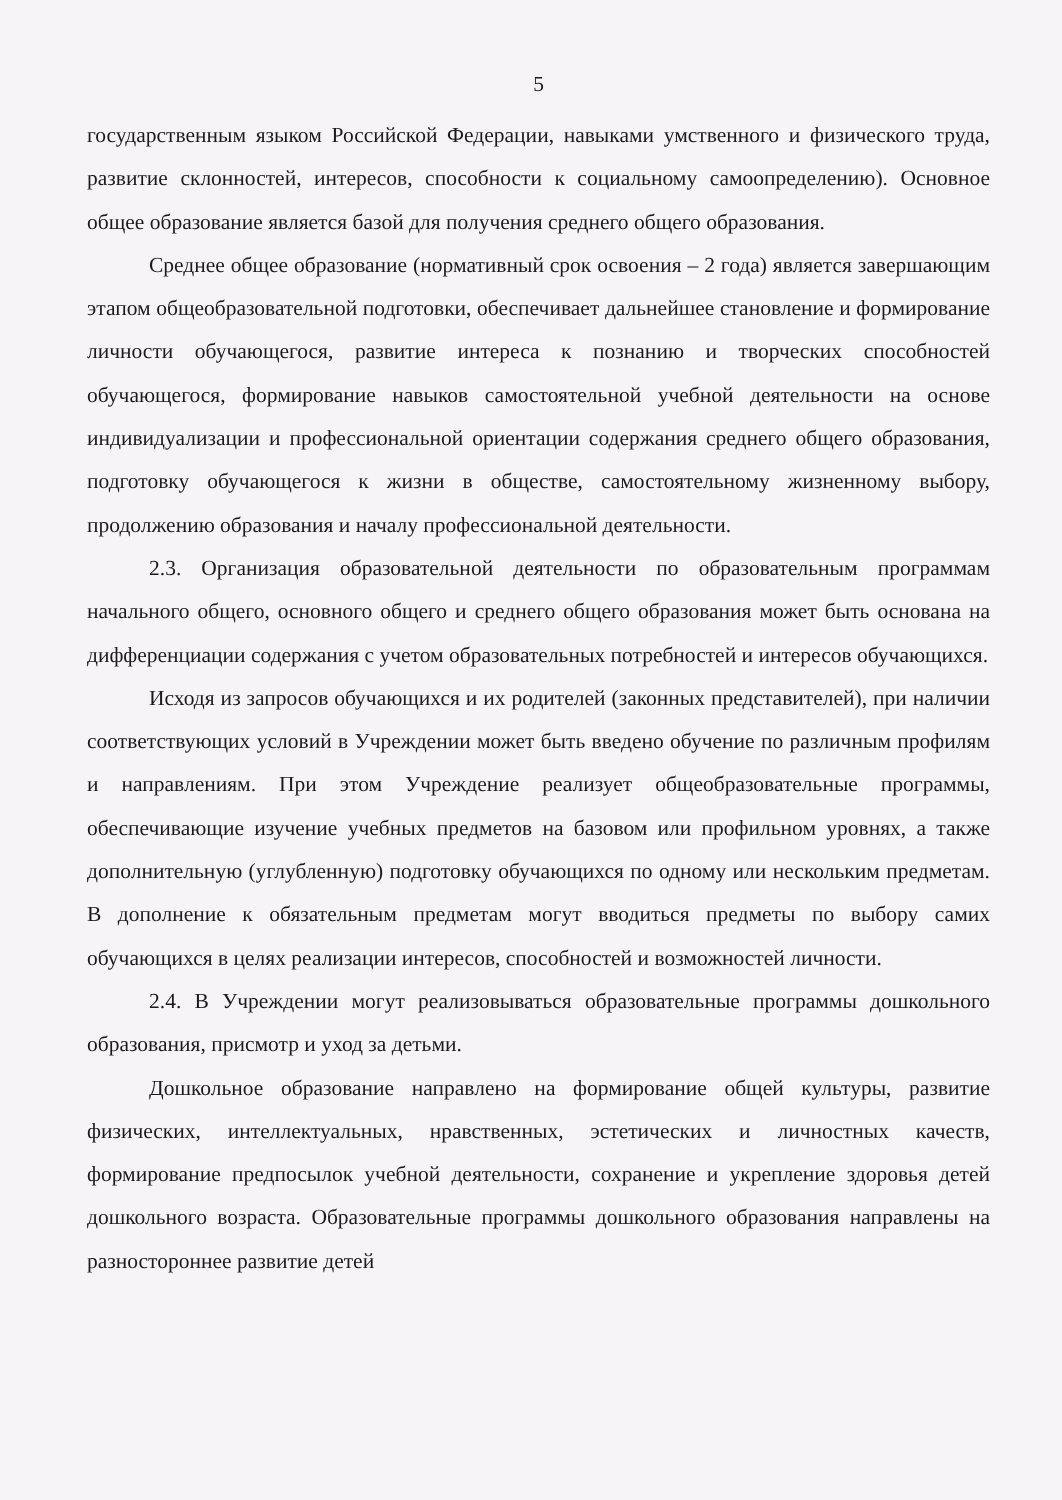5
государственным языком Российской Федерации, навыками умственного и физического труда, развитие склонностей, интересов, способности к социальному самоопределению). Основное общее образование является базой для получения среднего общего образования.
Среднее общее образование (нормативный срок освоения – 2 года) является завершающим этапом общеобразовательной подготовки, обеспечивает дальнейшее становление и формирование личности обучающегося, развитие интереса к познанию и творческих способностей обучающегося, формирование навыков самостоятельной учебной деятельности на основе индивидуализации и профессиональной ориентации содержания среднего общего образования, подготовку обучающегося к жизни в обществе, самостоятельному жизненному выбору, продолжению образования и началу профессиональной деятельности.
2.3. Организация образовательной деятельности по образовательным программам начального общего, основного общего и среднего общего образования может быть основана на дифференциации содержания с учетом образовательных потребностей и интересов обучающихся.
Исходя из запросов обучающихся и их родителей (законных представителей), при наличии соответствующих условий в Учреждении может быть введено обучение по различным профилям и направлениям. При этом Учреждение реализует общеобразовательные программы, обеспечивающие изучение учебных предметов на базовом или профильном уровнях, а также дополнительную (углубленную) подготовку обучающихся по одному или нескольким предметам. В дополнение к обязательным предметам могут вводиться предметы по выбору самих обучающихся в целях реализации интересов, способностей и возможностей личности.
2.4. В Учреждении могут реализовываться образовательные программы дошкольного образования, присмотр и уход за детьми.
Дошкольное образование направлено на формирование общей культуры, развитие физических, интеллектуальных, нравственных, эстетических и личностных качеств, формирование предпосылок учебной деятельности, сохранение и укрепление здоровья детей дошкольного возраста. Образовательные программы дошкольного образования направлены на разностороннее развитие детей